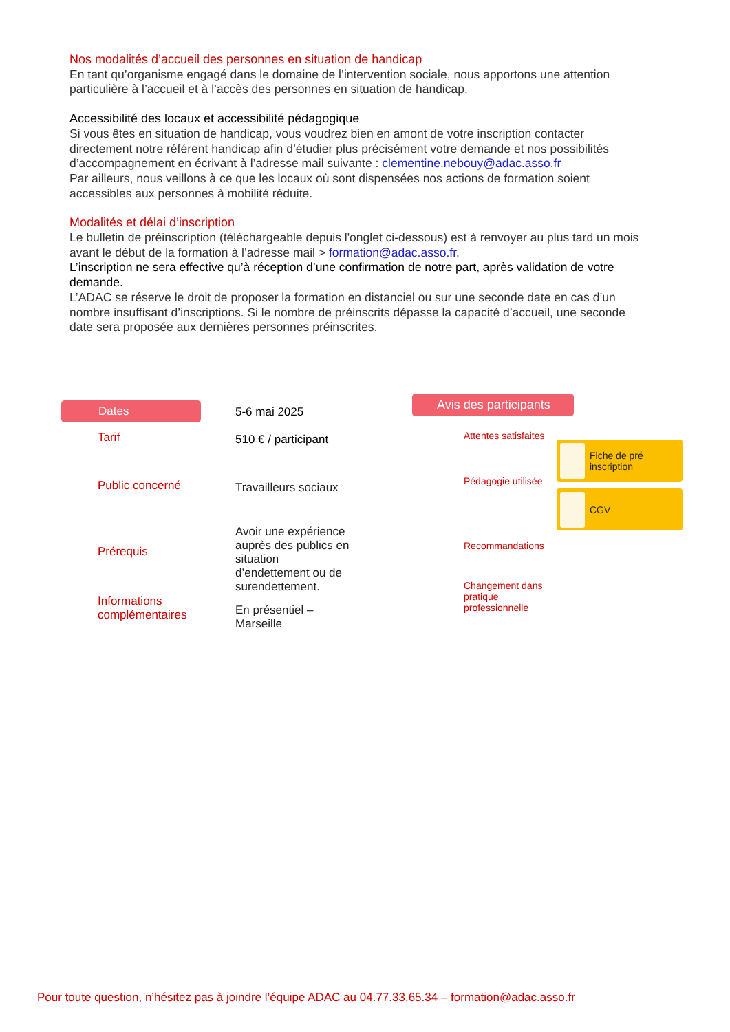Nos modalités d’accueil des personnes en situation de handicap
En tant qu’organisme engagé dans le domaine de l’intervention sociale, nous apportons une attention particulière à l’accueil et à l’accès des personnes en situation de handicap.
Accessibilité des locaux et accessibilité pédagogique
Si vous êtes en situation de handicap, vous voudrez bien en amont de votre inscription contacter directement notre référent handicap afin d’étudier plus précisément votre demande et nos possibilités d’accompagnement en écrivant à l’adresse mail suivante : clementine.nebouy@adac.asso.fr
Par ailleurs, nous veillons à ce que les locaux où sont dispensées nos actions de formation soient accessibles aux personnes à mobilité réduite.
Modalités et délai d’inscription
Le bulletin de préinscription (téléchargeable depuis l'onglet ci-dessous) est à renvoyer au plus tard un mois avant le début de la formation à l’adresse mail > formation@adac.asso.fr.
L’inscription ne sera effective qu’à réception d’une confirmation de notre part, après validation de votre demande.
L’ADAC se réserve le droit de proposer la formation en distanciel ou sur une seconde date en cas d’un nombre insuffisant d’inscriptions. Si le nombre de préinscrits dépasse la capacité d’accueil, une seconde date sera proposée aux dernières personnes préinscrites.
Dates
Tarif
Public concerné
Prérequis
Informations
complémentaires
5-6 mai 2025
510 € / participant
Travailleurs sociaux
Avoir une expérience auprès des publics en situation d’endettement ou de surendettement.
En présentiel –
Marseille
Avis des participants
Attentes satisfaites
Pédagogie utilisée
Recommandations
Changement dans
pratique
professionnelle
Fiche de pré
inscription
CGV
Pour toute question, n’hésitez pas à joindre l’équipe ADAC au 04.77.33.65.34 – formation@adac.asso.fr